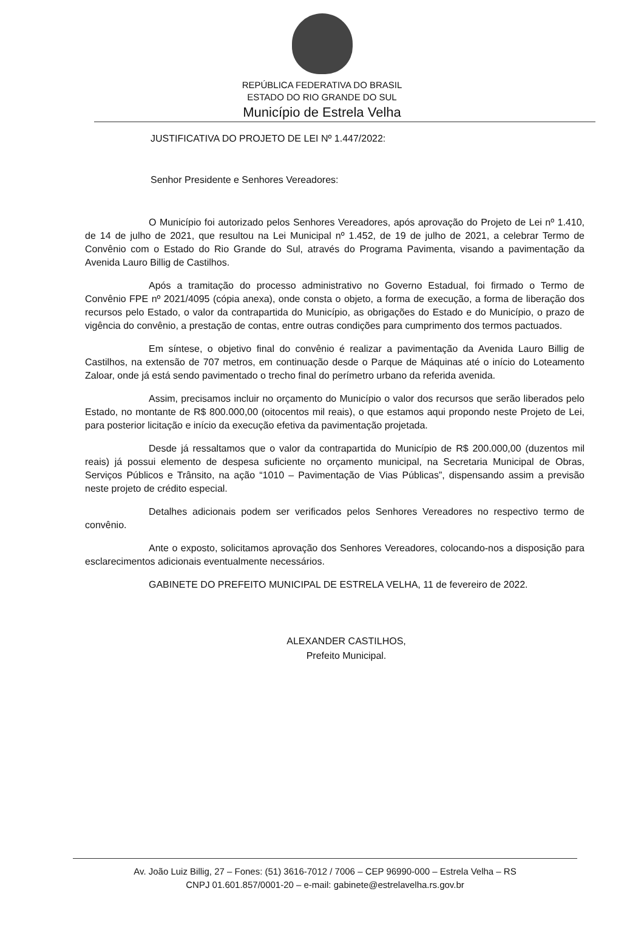REPÚBLICA FEDERATIVA DO BRASIL
ESTADO DO RIO GRANDE DO SUL
Município de Estrela Velha
JUSTIFICATIVA DO PROJETO DE LEI Nº 1.447/2022:
Senhor Presidente e Senhores Vereadores:
O Município foi autorizado pelos Senhores Vereadores, após aprovação do Projeto de Lei nº 1.410, de 14 de julho de 2021, que resultou na Lei Municipal nº 1.452, de 19 de julho de 2021, a celebrar Termo de Convênio com o Estado do Rio Grande do Sul, através do Programa Pavimenta, visando a pavimentação da Avenida Lauro Billig de Castilhos.
Após a tramitação do processo administrativo no Governo Estadual, foi firmado o Termo de Convênio FPE nº 2021/4095 (cópia anexa), onde consta o objeto, a forma de execução, a forma de liberação dos recursos pelo Estado, o valor da contrapartida do Município, as obrigações do Estado e do Município, o prazo de vigência do convênio, a prestação de contas, entre outras condições para cumprimento dos termos pactuados.
Em síntese, o objetivo final do convênio é realizar a pavimentação da Avenida Lauro Billig de Castilhos, na extensão de 707 metros, em continuação desde o Parque de Máquinas até o início do Loteamento Zaloar, onde já está sendo pavimentado o trecho final do perímetro urbano da referida avenida.
Assim, precisamos incluir no orçamento do Município o valor dos recursos que serão liberados pelo Estado, no montante de R$ 800.000,00 (oitocentos mil reais), o que estamos aqui propondo neste Projeto de Lei, para posterior licitação e início da execução efetiva da pavimentação projetada.
Desde já ressaltamos que o valor da contrapartida do Município de R$ 200.000,00 (duzentos mil reais) já possui elemento de despesa suficiente no orçamento municipal, na Secretaria Municipal de Obras, Serviços Públicos e Trânsito, na ação “1010 – Pavimentação de Vias Públicas”, dispensando assim a previsão neste projeto de crédito especial.
Detalhes adicionais podem ser verificados pelos Senhores Vereadores no respectivo termo de convênio.
Ante o exposto, solicitamos aprovação dos Senhores Vereadores, colocando-nos a disposição para esclarecimentos adicionais eventualmente necessários.
GABINETE DO PREFEITO MUNICIPAL DE ESTRELA VELHA, 11 de fevereiro de 2022.
ALEXANDER CASTILHOS,
Prefeito Municipal.
Av. João Luiz Billig, 27 – Fones: (51) 3616-7012 / 7006 – CEP 96990-000 – Estrela Velha – RS
CNPJ 01.601.857/0001-20 – e-mail: gabinete@estrelavelha.rs.gov.br